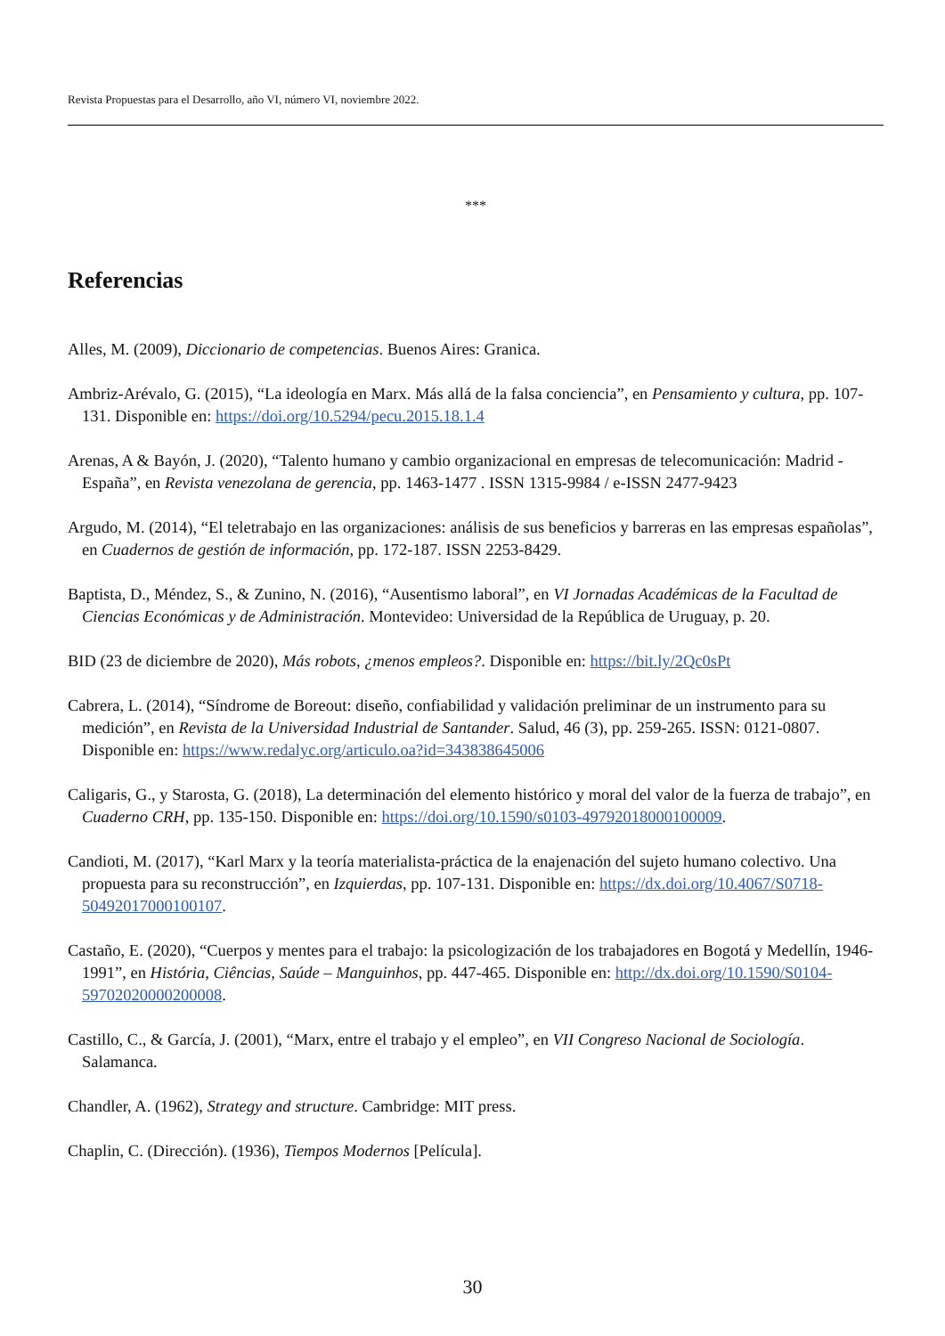Revista Propuestas para el Desarrollo, año VI, número VI, noviembre 2022.
***
Referencias
Alles, M. (2009), Diccionario de competencias. Buenos Aires: Granica.
Ambriz-Arévalo, G. (2015), “La ideología en Marx. Más allá de la falsa conciencia”, en Pensamiento y cultura, pp. 107-131. Disponible en: https://doi.org/10.5294/pecu.2015.18.1.4
Arenas, A & Bayón, J. (2020), “Talento humano y cambio organizacional en empresas de telecomunicación: Madrid - España”, en Revista venezolana de gerencia, pp. 1463-1477 . ISSN 1315-9984 / e-ISSN 2477-9423
Argudo, M. (2014), “El teletrabajo en las organizaciones: análisis de sus beneficios y barreras en las empresas españolas”, en Cuadernos de gestión de información, pp. 172-187. ISSN 2253-8429.
Baptista, D., Méndez, S., & Zunino, N. (2016), “Ausentismo laboral”, en VI Jornadas Académicas de la Facultad de Ciencias Económicas y de Administración. Montevideo: Universidad de la República de Uruguay, p. 20.
BID (23 de diciembre de 2020), Más robots, ¿menos empleos?. Disponible en: https://bit.ly/2Qc0sPt
Cabrera, L. (2014), “Síndrome de Boreout: diseño, confiabilidad y validación preliminar de un instrumento para su medición”, en Revista de la Universidad Industrial de Santander. Salud, 46 (3), pp. 259-265. ISSN: 0121-0807. Disponible en: https://www.redalyc.org/articulo.oa?id=343838645006
Caligaris, G., y Starosta, G. (2018), La determinación del elemento histórico y moral del valor de la fuerza de trabajo”, en Cuaderno CRH, pp. 135-150. Disponible en: https://doi.org/10.1590/s0103-49792018000100009.
Candioti, M. (2017), “Karl Marx y la teoría materialista-práctica de la enajenación del sujeto humano colectivo. Una propuesta para su reconstrucción”, en Izquierdas, pp. 107-131. Disponible en: https://dx.doi.org/10.4067/S0718-50492017000100107.
Castaño, E. (2020), “Cuerpos y mentes para el trabajo: la psicologización de los trabajadores en Bogotá y Medellín, 1946-1991”, en História, Ciências, Saúde – Manguinhos, pp. 447-465. Disponible en: http://dx.doi.org/10.1590/S0104-59702020000200008.
Castillo, C., & García, J. (2001), “Marx, entre el trabajo y el empleo”, en VII Congreso Nacional de Sociología. Salamanca.
Chandler, A. (1962), Strategy and structure. Cambridge: MIT press.
Chaplin, C. (Dirección). (1936), Tiempos Modernos [Película].
30